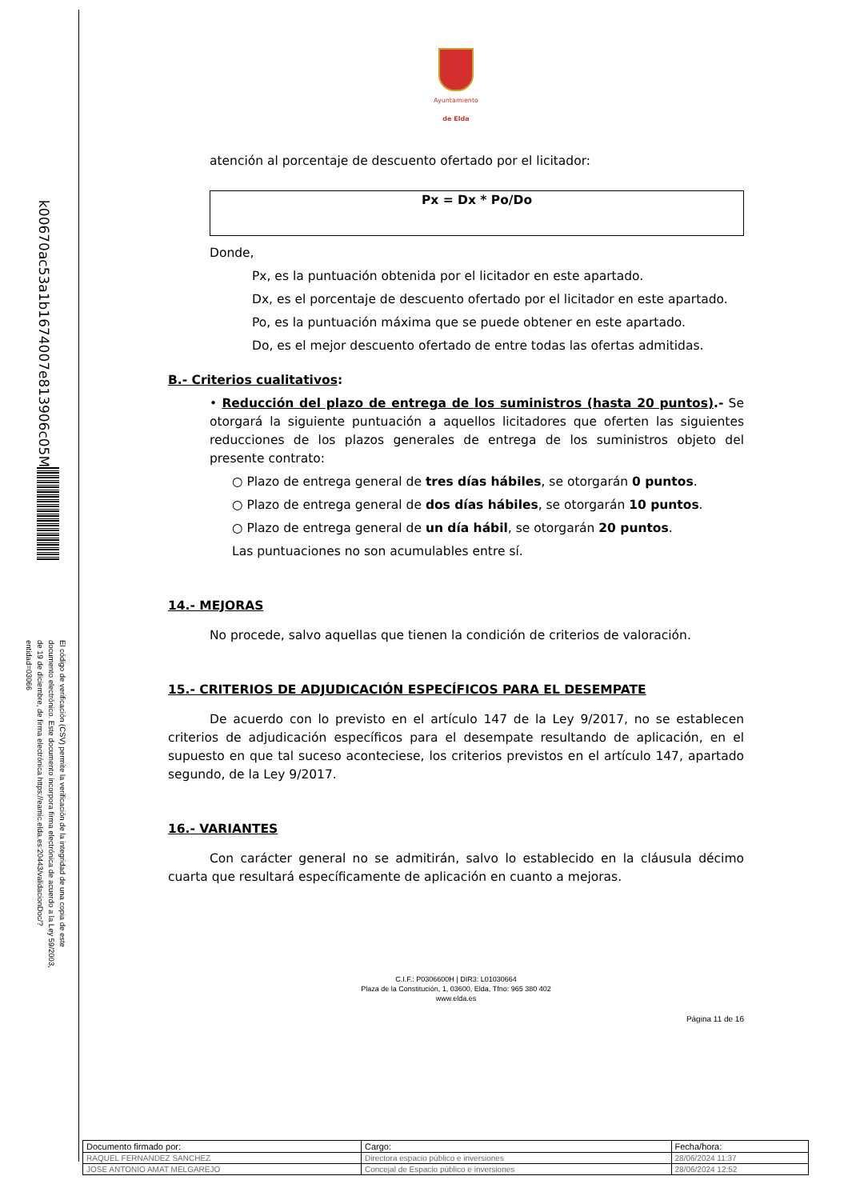k00670ac53a1b1674007e813906c05M
El código de verificación (CSV) permite la verificación de la integridad de una copia de este documento electrónico. Este documento incorpora firma electrónica de acuerdo a la Ley 59/2003, de 19 de diciembre, de firma electrónica https://eamic.elda.es:20443/validacionDoc/?entidad=03066
Ayuntamiento
de Elda
atención al porcentaje de descuento ofertado por el licitador:
Px = Dx * Po/Do
Donde,
Px, es la puntuación obtenida por el licitador en este apartado.
Dx, es el porcentaje de descuento ofertado por el licitador en este apartado.
Po, es la puntuación máxima que se puede obtener en este apartado.
Do, es el mejor descuento ofertado de entre todas las ofertas admitidas.
B.- Criterios cualitativos:
• Reducción del plazo de entrega de los suministros (hasta 20 puntos).- Se otorgará la siguiente puntuación a aquellos licitadores que oferten las siguientes reducciones de los plazos generales de entrega de los suministros objeto del presente contrato:
○ Plazo de entrega general de tres días hábiles, se otorgarán 0 puntos.
○ Plazo de entrega general de dos días hábiles, se otorgarán 10 puntos.
○ Plazo de entrega general de un día hábil, se otorgarán 20 puntos.
Las puntuaciones no son acumulables entre sí.
14.- MEJORAS
No procede, salvo aquellas que tienen la condición de criterios de valoración.
15.- CRITERIOS DE ADJUDICACIÓN ESPECÍFICOS PARA EL DESEMPATE
De acuerdo con lo previsto en el artículo 147 de la Ley 9/2017, no se establecen criterios de adjudicación específicos para el desempate resultando de aplicación, en el supuesto en que tal suceso aconteciese, los criterios previstos en el artículo 147, apartado segundo, de la Ley 9/2017.
16.- VARIANTES
Con carácter general no se admitirán, salvo lo establecido en la cláusula décimo cuarta que resultará específicamente de aplicación en cuanto a mejoras.
C.I.F.: P0306600H | DIR3: L01030664
Plaza de la Constitución, 1, 03600, Elda, Tfno: 965 380 402
www.elda.es
Página 11 de 16
| Documento firmado por: | Cargo: | Fecha/hora: |
| --- | --- | --- |
| RAQUEL FERNANDEZ SANCHEZ | Directora espacio público e inversiones | 28/06/2024 11:37 |
| JOSE ANTONIO AMAT MELGAREJO | Concejal de Espacio público e inversiones | 28/06/2024 12:52 |